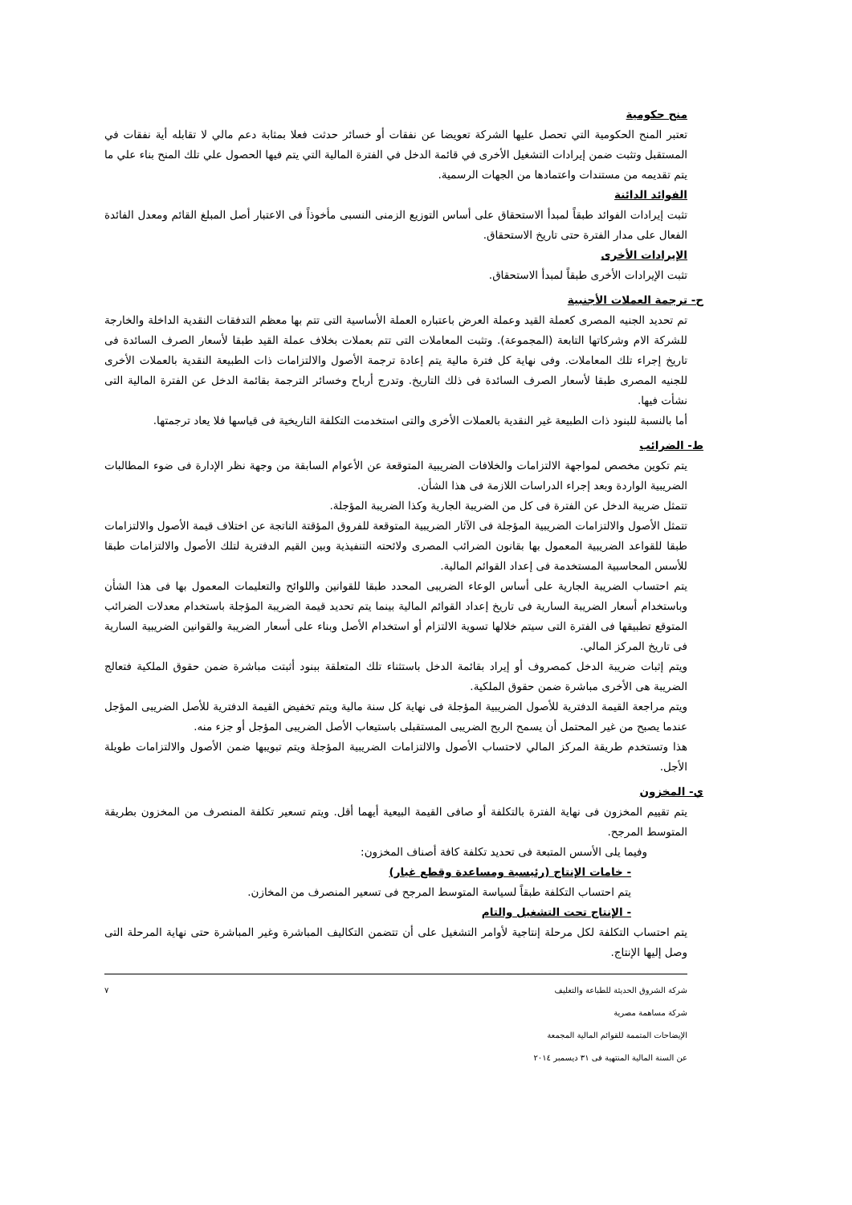منح حكومية
تعتبر المنح الحكومية التي تحصل عليها الشركة تعويضا عن نفقات أو خسائر حدثت فعلا بمثابة دعم مالي لا تقابله أية نفقات في المستقبل وتثبت ضمن إيرادات التشغيل الأخرى في قائمة الدخل في الفترة المالية التي يتم فيها الحصول علي تلك المنح بناء علي ما يتم تقديمه من مستندات واعتمادها من الجهات الرسمية.
الفوائد الدائنة
تثبت إيرادات الفوائد طبقاً لمبدأ الاستحقاق على أساس التوزيع الزمنى النسبى مأخوذاً فى الاعتبار أصل المبلغ القائم ومعدل الفائدة الفعال على مدار الفترة حتى تاريخ الاستحقاق.
الإيرادات الأخرى
تثبت الإيرادات الأخرى طبقاً لمبدأ الاستحقاق.
ح- ترجمة العملات الأجنبية
تم تحديد الجنيه المصرى كعملة القيد وعملة العرض باعتباره العملة الأساسية التى تتم بها معظم التدفقات النقدية الداخلة والخارجة للشركة الام وشركاتها التابعة (المجموعة). وتثبت المعاملات التى تتم بعملات بخلاف عملة القيد طبقا لأسعار الصرف السائدة فى تاريخ إجراء تلك المعاملات. وفى نهاية كل فترة مالية يتم إعادة ترجمة الأصول والالتزامات ذات الطبيعة النقدية بالعملات الأخرى للجنيه المصرى طبقا لأسعار الصرف السائدة فى ذلك التاريخ. وتدرج أرباح وخسائر الترجمة بقائمة الدخل عن الفترة المالية التى نشأت فيها.
أما بالنسبة للبنود ذات الطبيعة غير النقدية بالعملات الأخرى والتى استخدمت التكلفة التاريخية فى قياسها فلا يعاد ترجمتها.
ط- الضرائب
يتم تكوين مخصص لمواجهة الالتزامات والخلافات الضريبية المتوقعة عن الأعوام السابقة من وجهة نظر الإدارة فى ضوء المطالبات الضريبية الواردة وبعد إجراء الدراسات اللازمة فى هذا الشأن.
تتمثل ضريبة الدخل عن الفترة فى كل من الضريبة الجارية وكذا الضريبة المؤجلة.
تتمثل الأصول والالتزامات الضريبية المؤجلة فى الآثار الضريبية المتوقعة للفروق المؤقتة الناتجة عن اختلاف قيمة الأصول والالتزامات طبقا للقواعد الضريبية المعمول بها بقانون الضرائب المصرى ولائحته التنفيذية وبين القيم الدفترية لتلك الأصول والالتزامات طبقا للأسس المحاسبية المستخدمة فى إعداد القوائم المالية.
يتم احتساب الضريبة الجارية على أساس الوعاء الضريبى المحدد طبقا للقوانين واللوائح والتعليمات المعمول بها فى هذا الشأن وباستخدام أسعار الضريبة السارية فى تاريخ إعداد القوائم المالية بينما يتم تحديد قيمة الضريبة المؤجلة باستخدام معدلات الضرائب المتوقع تطبيقها فى الفترة التى سيتم خلالها تسوية الالتزام أو استخدام الأصل وبناء على أسعار الضريبة والقوانين الضريبية السارية فى تاريخ المركز المالي.
ويتم إثبات ضريبة الدخل كمصروف أو إيراد بقائمة الدخل باستثناء تلك المتعلقة ببنود أثبتت مباشرة ضمن حقوق الملكية فتعالج الضريبة هى الأخرى مباشرة ضمن حقوق الملكية.
ويتم مراجعة القيمة الدفترية للأصول الضريبية المؤجلة فى نهاية كل سنة مالية ويتم تخفيض القيمة الدفترية للأصل الضريبى المؤجل عندما يصبح من غير المحتمل أن يسمح الربح الضريبى المستقبلى باستيعاب الأصل الضريبى المؤجل أو جزء منه.
هذا وتستخدم طريقة المركز المالي لاحتساب الأصول والالتزامات الضريبية المؤجلة ويتم تبويبها ضمن الأصول والالتزامات طويلة الأجل.
ي- المخزون
يتم تقييم المخزون فى نهاية الفترة بالتكلفة أو صافى القيمة البيعية أيهما أقل. ويتم تسعير تكلفة المنصرف من المخزون بطريقة المتوسط المرجح.
وفيما يلى الأسس المتبعة فى تحديد تكلفة كافة أصناف المخزون:
- خامات الإنتاج (رئيسية ومساعدة وقطع غيار)
يتم احتساب التكلفة طبقاً لسياسة المتوسط المرجح فى تسعير المنصرف من المخازن.
- الإنتاج تحت التشغيل والتام
يتم احتساب التكلفة لكل مرحلة إنتاجية لأوامر التشغيل على أن تتضمن التكاليف المباشرة وغير المباشرة حتى نهاية المرحلة التى وصل إليها الإنتاج.
شركة الشروق الحديثة للطباعة والتغليف
شركة مساهمة مصرية
الإيضاحات المتممة للقوائم المالية المجمعة
عن السنة المالية المنتهية فى ٣١ ديسمبر ٢٠١٤
٧